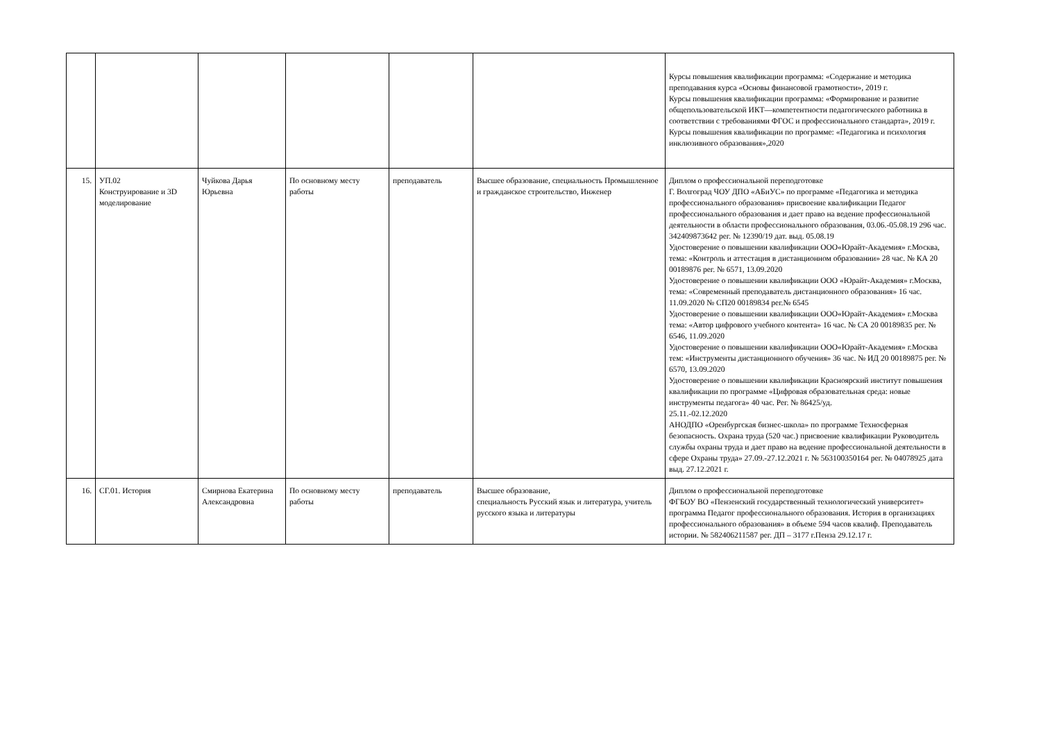| | | | | | | Курсы повышения квалификации программа: «Содержание и методика преподавания курса «Основы финансовой грамотности», 2019 г. Курсы повышения квалификации программа: «Формирование и развитие общепользовательской ИКТ—компетентности педагогического работника в соответствии с требованиями ФГОС и профессионального стандарта», 2019 г. Курсы повышения квалификации по программе: «Педагогика и психология инклюзивного образования»,2020 |
| 15. | УП.02 Конструирование и 3D моделирование | Чуйкова Дарья Юрьевна | По основному месту работы | преподаватель | Высшее образование, специальность Промышленное и гражданское строительство, Инженер | Диплом о профессиональной переподготовке Г. Волгоград ЧОУ ДПО «АБиУС» по программе «Педагогика и методика профессионального образования» присвоение квалификации Педагог профессионального образования и дает право на ведение профессиональной деятельности в области профессионального образования, 03.06.-05.08.19 296 час. 342409873642 рег. № 12390/19 дат. выд. 05.08.19 Удостоверение о повышении квалификации ООО«Юрайт-Академия» г.Москва, тема: «Контроль и аттестация в дистанционном образовании» 28 час. № КА 20 00189876 рег. № 6571, 13.09.2020 Удостоверение о повышении квалификации ООО «Юрайт-Академия» г.Москва, тема: «Современный преподаватель дистанционного образования» 16 час. 11.09.2020 № СП20 00189834 рег.№ 6545 Удостоверение о повышении квалификации ООО«Юрайт-Академия» г.Москва тема: «Автор цифрового учебного контента» 16 час. № СА 20 00189835 рег. № 6546, 11.09.2020 Удостоверение о повышении квалификации ООО«Юрайт-Академия» г.Москва тем: «Инструменты дистанционного обучения» 36 час. № ИД 20 00189875 рег. № 6570, 13.09.2020 Удостоверение о повышении квалификации Красноярский институт повышения квалификации по программе «Цифровая образовательная среда: новые инструменты педагога» 40 час. Рег. № 86425/уд. 25.11.-02.12.2020 АНОДПО «Оренбургская бизнес-школа» по программе Техносферная безопасность. Охрана труда (520 час.) присвоение квалификации Руководитель службы охраны труда и дает право на ведение профессиональной деятельности в сфере Охраны труда» 27.09.-27.12.2021 г. № 563100350164 рег. № 04078925 дата выд. 27.12.2021 г. |
| 16. | СГ.01. История | Смирнова Екатерина Александровна | По основному месту работы | преподаватель | Высшее образование, специальность Русский язык и литература, учитель русского языка и литературы | Диплом о профессиональной переподготовке ФГБОУ ВО «Пензенский государственный технологический университет» программа Педагог профессионального образования. История в организациях профессионального образования» в объеме 594 часов квалиф. Преподаватель истории. № 582406211587 рег. ДП – 3177 г.Пенза 29.12.17 г. |